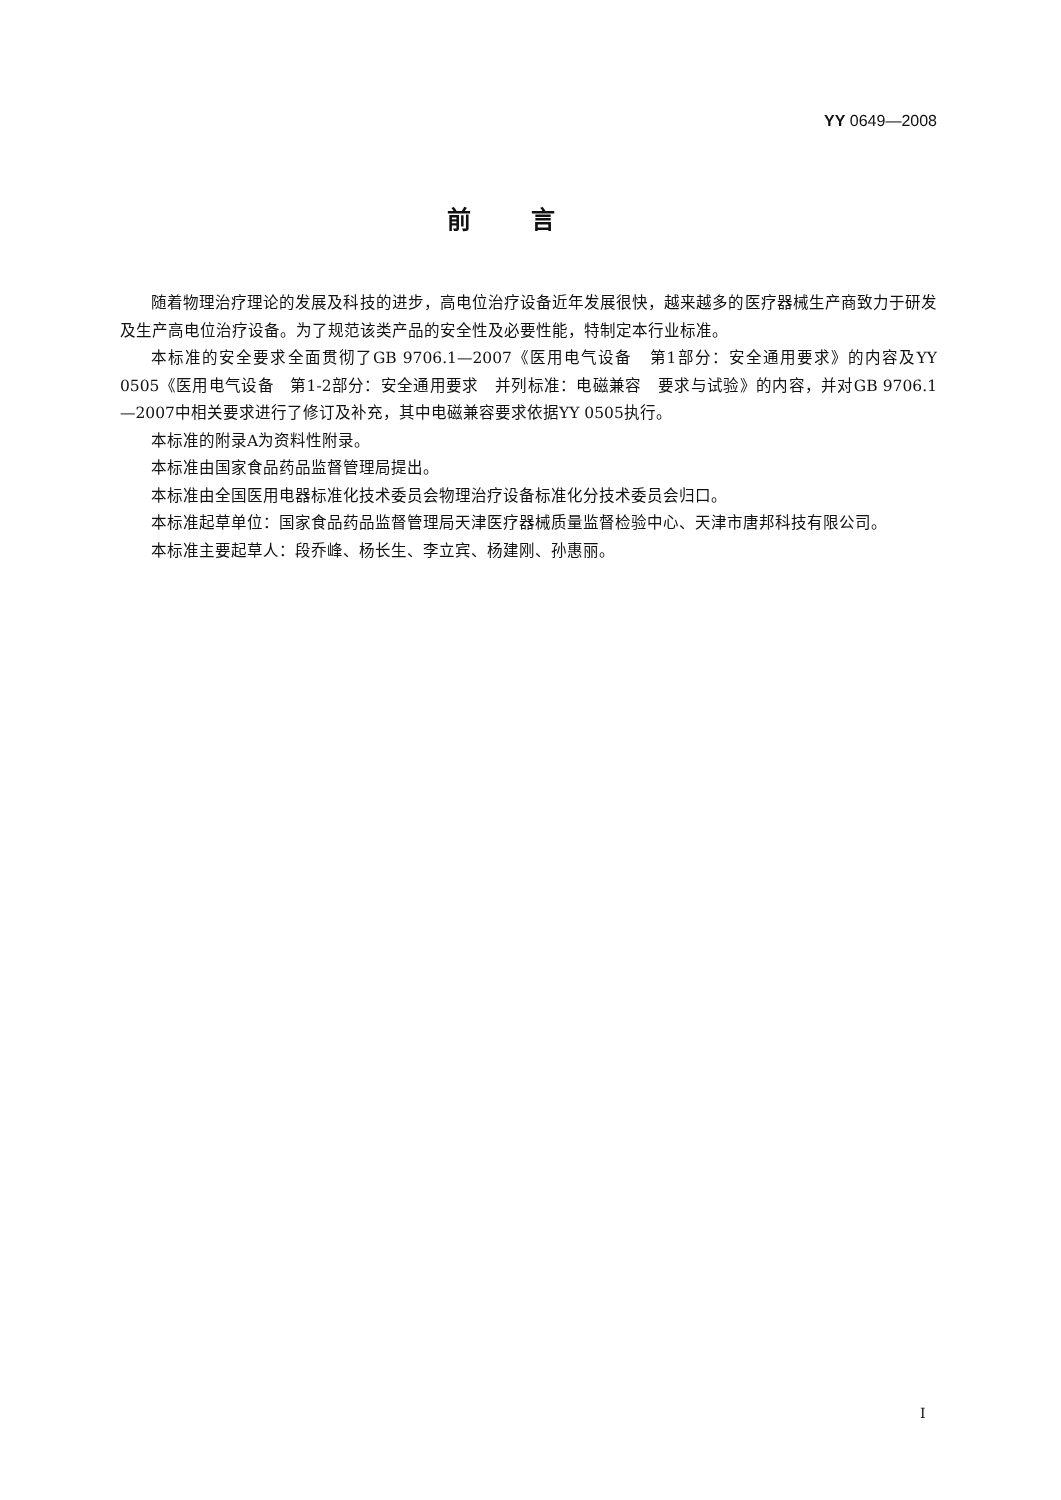YY 0649—2008
前言
随着物理治疗理论的发展及科技的进步，高电位治疗设备近年发展很快，越来越多的医疗器械生产商致力于研发及生产高电位治疗设备。为了规范该类产品的安全性及必要性能，特制定本行业标准。
本标准的安全要求全面贯彻了GB 9706.1—2007《医用电气设备　第1部分：安全通用要求》的内容及YY 0505《医用电气设备　第1-2部分：安全通用要求　并列标准：电磁兼容　要求与试验》的内容，并对GB 9706.1—2007中相关要求进行了修订及补充，其中电磁兼容要求依据YY 0505执行。
本标准的附录A为资料性附录。
本标准由国家食品药品监督管理局提出。
本标准由全国医用电器标准化技术委员会物理治疗设备标准化分技术委员会归口。
本标准起草单位：国家食品药品监督管理局天津医疗器械质量监督检验中心、天津市唐邦科技有限公司。
本标准主要起草人：段乔峰、杨长生、李立宾、杨建刚、孙惠丽。
I